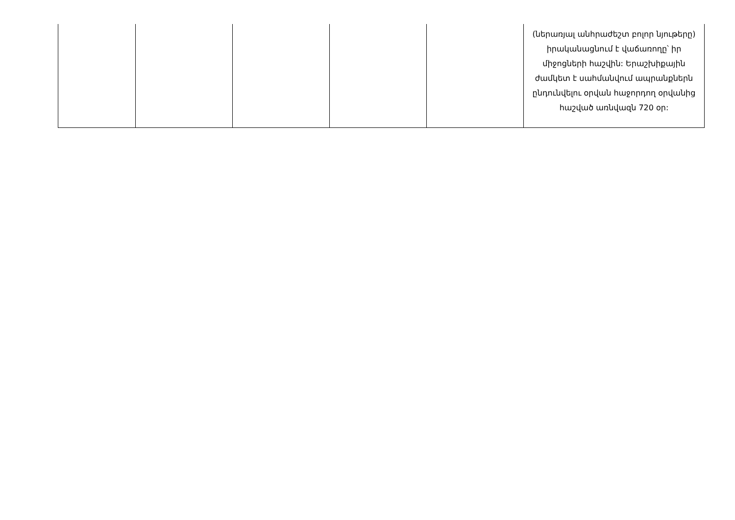| | | | | | (ներառյալ անհրաժեշտ բոլոր նյութերը) իրականացնում է վաճառողը՝ իր միջոցների հաշվին: Երաշխիքային ժամկետ է սահմանվում ապրանքներն ընդունվելու օրվան հաջորդող օրվանից հաշված առնվազն 720 օր: |